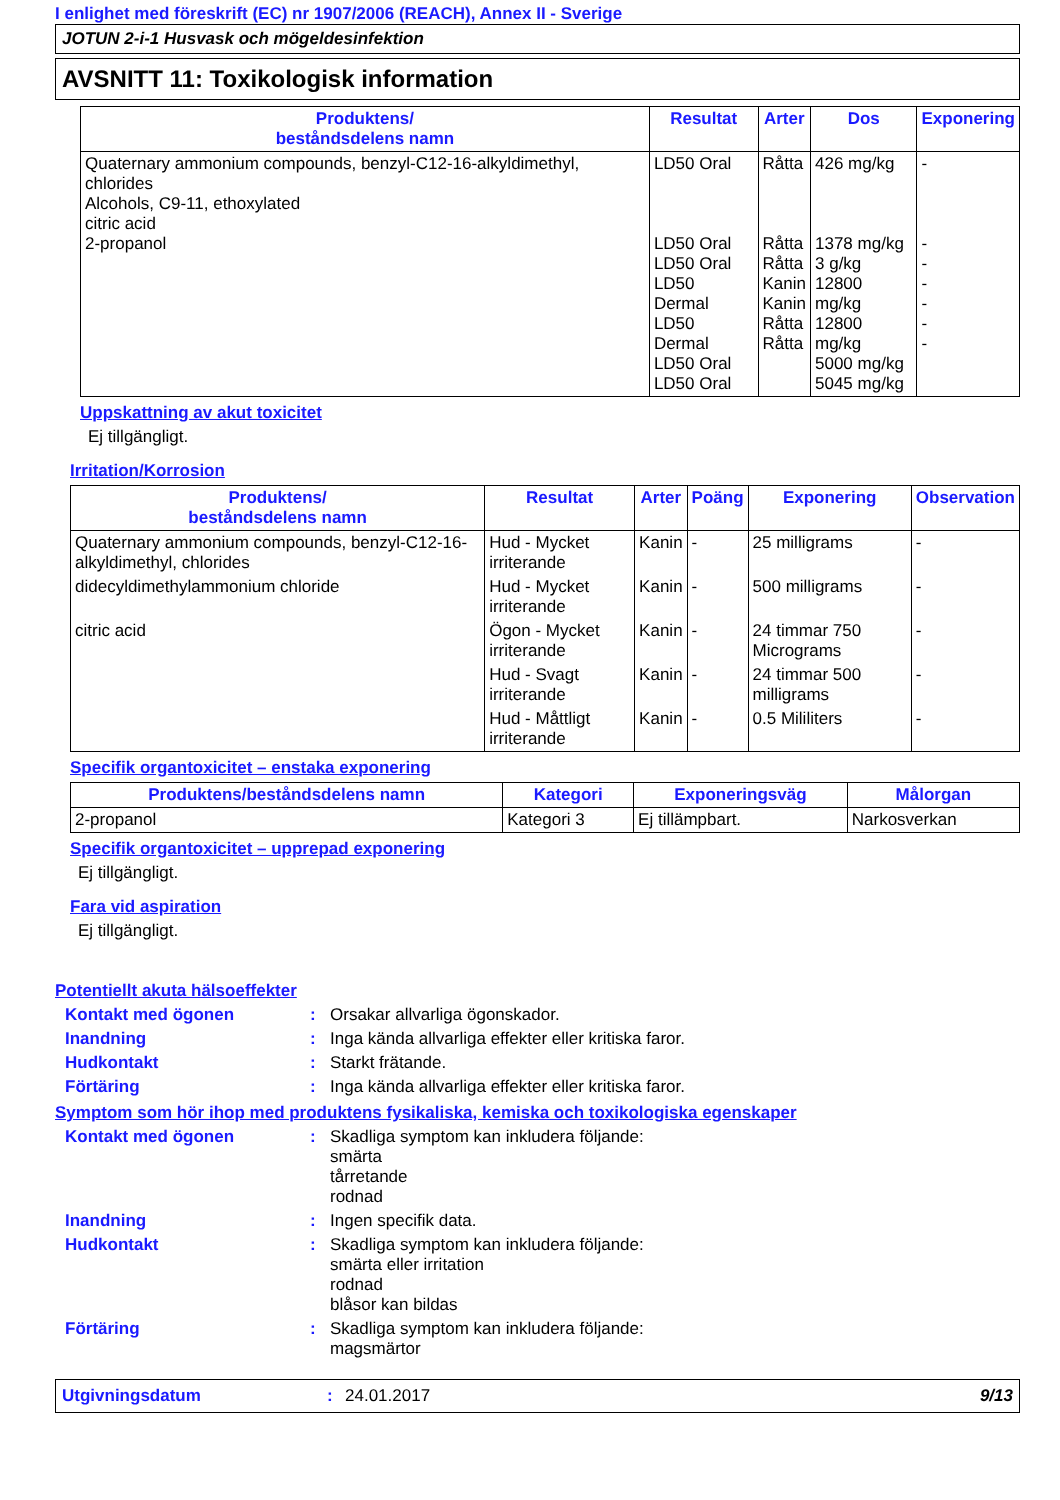I enlighet med föreskrift (EC) nr 1907/2006 (REACH), Annex II - Sverige
JOTUN 2-i-1 Husvask och mögeldesinfektion
AVSNITT 11: Toxikologisk information
| Produktens/ beståndsdelens namn | Resultat | Arter | Dos | Exponering |
| --- | --- | --- | --- | --- |
| Quaternary ammonium compounds, benzyl-C12-16-alkyldimethyl, chlorides Alcohols, C9-11, ethoxylated citric acid 2-propanol | LD50 Oral LD50 Oral LD50 Oral LD50 Dermal LD50 Dermal LD50 Oral LD50 Oral | Råtta Råtta Råtta Kanin Kanin Råtta Råtta | 426 mg/kg 1378 mg/kg 3 g/kg 12800 mg/kg 12800 mg/kg 5000 mg/kg 5045 mg/kg | - - - - - - - |
Uppskattning av akut toxicitet
Ej tillgängligt.
Irritation/Korrosion
| Produktens/ beståndsdelens namn | Resultat | Arter | Poäng | Exponering | Observation |
| --- | --- | --- | --- | --- | --- |
| Quaternary ammonium compounds, benzyl-C12-16-alkyldimethyl, chlorides | Hud - Mycket irriterande | Kanin | - | 25 milligrams | - |
| didecyldimethylammonium chloride | Hud - Mycket irriterande | Kanin | - | 500 milligrams | - |
| citric acid | Ögon - Mycket irriterande | Kanin | - | 24 timmar 750 Micrograms | - |
| | Hud - Svagt irriterande | Kanin | - | 24 timmar 500 milligrams | - |
| | Hud - Måttligt irriterande | Kanin | - | 0.5 Mililiters | - |
Specifik organtoxicitet – enstaka exponering
| Produktens/beståndsdelens namn | Kategori | Exponeringsväg | Målorgan |
| --- | --- | --- | --- |
| 2-propanol | Kategori 3 | Ej tillämpbart. | Narkosverkan |
Specifik organtoxicitet – upprepad exponering
Ej tillgängligt.
Fara vid aspiration
Ej tillgängligt.
Potentiellt akuta hälsoeffekter
Kontakt med ögonen: Orsakar allvarliga ögonskador.
Inandning: Inga kända allvarliga effekter eller kritiska faror.
Hudkontakt: Starkt frätande.
Förtäring: Inga kända allvarliga effekter eller kritiska faror.
Symptom som hör ihop med produktens fysikaliska, kemiska och toxikologiska egenskaper
Kontakt med ögonen: Skadliga symptom kan inkludera följande:
smärta
tårretande
rodnad
Inandning: Ingen specifik data.
Hudkontakt: Skadliga symptom kan inkludera följande:
smärta eller irritation
rodnad
blåsor kan bildas
Förtäring: Skadliga symptom kan inkludera följande:
magsmärtor
Utgivningsdatum: 24.01.2017 9/13